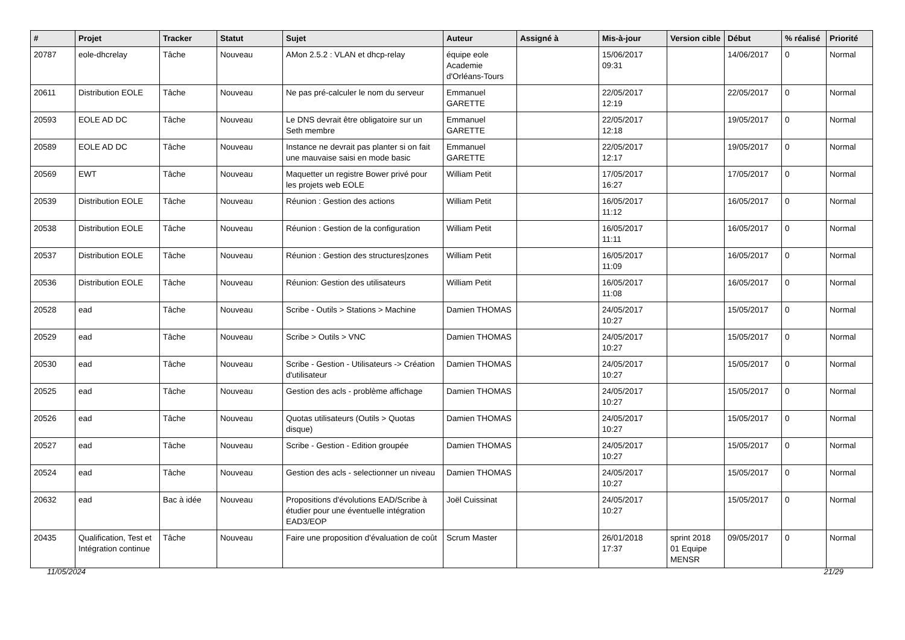| # | Projet | Tracker | Statut | Sujet | Auteur | Assigné à | Mis-à-jour | Version cible | Début | % réalisé | Priorité |
| --- | --- | --- | --- | --- | --- | --- | --- | --- | --- | --- | --- |
| 20787 | eole-dhcrelay | Tâche | Nouveau | AMon 2.5.2 : VLAN et dhcp-relay | équipe eole Academie d'Orléans-Tours | | 15/06/2017 09:31 | | 14/06/2017 | 0 | Normal |
| 20611 | Distribution EOLE | Tâche | Nouveau | Ne pas pré-calculer le nom du serveur | Emmanuel GARETTE | | 22/05/2017 12:19 | | 22/05/2017 | 0 | Normal |
| 20593 | EOLE AD DC | Tâche | Nouveau | Le DNS devrait être obligatoire sur un Seth membre | Emmanuel GARETTE | | 22/05/2017 12:18 | | 19/05/2017 | 0 | Normal |
| 20589 | EOLE AD DC | Tâche | Nouveau | Instance ne devrait pas planter si on fait une mauvaise saisi en mode basic | Emmanuel GARETTE | | 22/05/2017 12:17 | | 19/05/2017 | 0 | Normal |
| 20569 | EWT | Tâche | Nouveau | Maquetter un registre Bower privé pour les projets web EOLE | William Petit | | 17/05/2017 16:27 | | 17/05/2017 | 0 | Normal |
| 20539 | Distribution EOLE | Tâche | Nouveau | Réunion : Gestion des actions | William Petit | | 16/05/2017 11:12 | | 16/05/2017 | 0 | Normal |
| 20538 | Distribution EOLE | Tâche | Nouveau | Réunion : Gestion de la configuration | William Petit | | 16/05/2017 11:11 | | 16/05/2017 | 0 | Normal |
| 20537 | Distribution EOLE | Tâche | Nouveau | Réunion : Gestion des structures/zones | William Petit | | 16/05/2017 11:09 | | 16/05/2017 | 0 | Normal |
| 20536 | Distribution EOLE | Tâche | Nouveau | Réunion: Gestion des utilisateurs | William Petit | | 16/05/2017 11:08 | | 16/05/2017 | 0 | Normal |
| 20528 | ead | Tâche | Nouveau | Scribe - Outils > Stations > Machine | Damien THOMAS | | 24/05/2017 10:27 | | 15/05/2017 | 0 | Normal |
| 20529 | ead | Tâche | Nouveau | Scribe > Outils > VNC | Damien THOMAS | | 24/05/2017 10:27 | | 15/05/2017 | 0 | Normal |
| 20530 | ead | Tâche | Nouveau | Scribe - Gestion - Utilisateurs -> Création d'utilisateur | Damien THOMAS | | 24/05/2017 10:27 | | 15/05/2017 | 0 | Normal |
| 20525 | ead | Tâche | Nouveau | Gestion des acls - problème affichage | Damien THOMAS | | 24/05/2017 10:27 | | 15/05/2017 | 0 | Normal |
| 20526 | ead | Tâche | Nouveau | Quotas utilisateurs (Outils > Quotas disque) | Damien THOMAS | | 24/05/2017 10:27 | | 15/05/2017 | 0 | Normal |
| 20527 | ead | Tâche | Nouveau | Scribe - Gestion - Edition groupée | Damien THOMAS | | 24/05/2017 10:27 | | 15/05/2017 | 0 | Normal |
| 20524 | ead | Tâche | Nouveau | Gestion des acls - selectionner un niveau | Damien THOMAS | | 24/05/2017 10:27 | | 15/05/2017 | 0 | Normal |
| 20632 | ead | Bac à idée | Nouveau | Propositions d'évolutions EAD/Scribe à étudier pour une éventuelle intégration EAD3/EOP | Joël Cuissinat | | 24/05/2017 10:27 | | 15/05/2017 | 0 | Normal |
| 20435 | Qualification, Test et Intégration continue | Tâche | Nouveau | Faire une proposition d'évaluation de coût | Scrum Master | | 26/01/2018 17:37 | sprint 2018 01 Equipe MENSR | 09/05/2017 | 0 | Normal |
11/05/2024 21/29